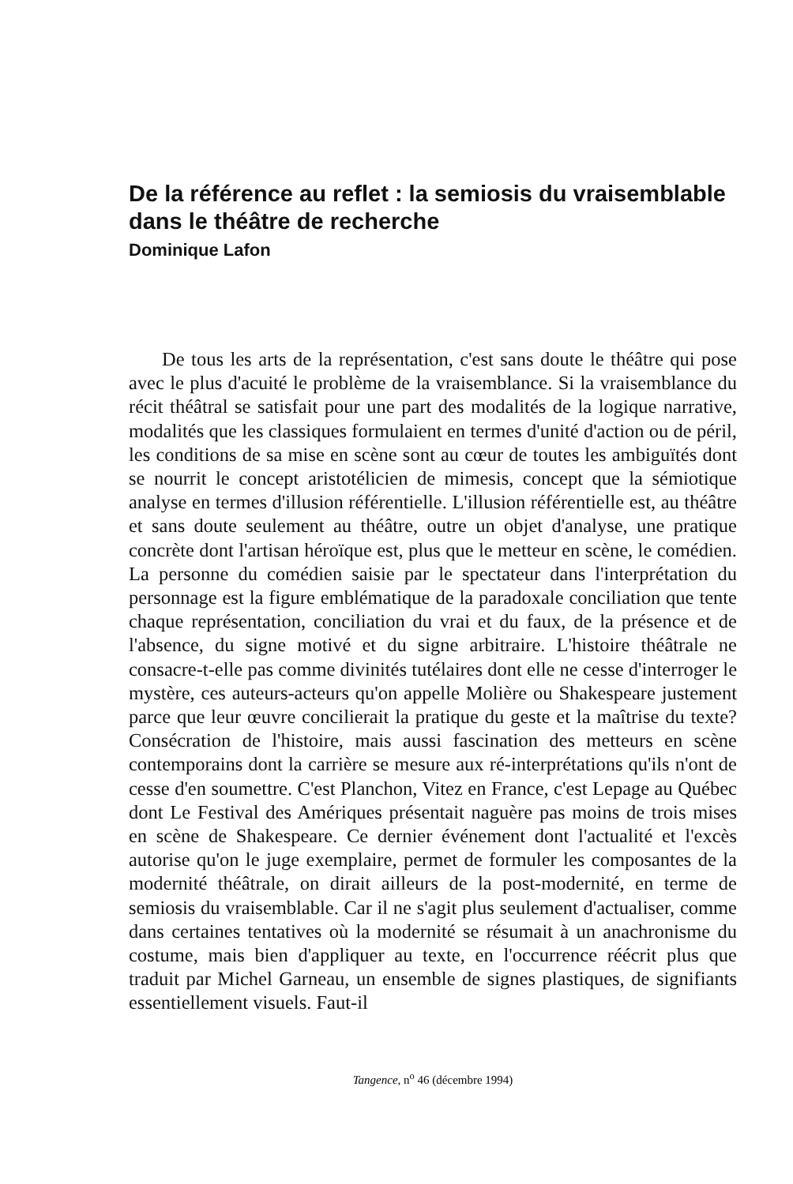De la référence au reflet : la semiosis du vraisemblable dans le théâtre de recherche
Dominique Lafon
De tous les arts de la représentation, c'est sans doute le théâtre qui pose avec le plus d'acuité le problème de la vraisemblance. Si la vraisemblance du récit théâtral se satisfait pour une part des modalités de la logique narrative, modalités que les classiques formulaient en termes d'unité d'action ou de péril, les conditions de sa mise en scène sont au cœur de toutes les ambiguïtés dont se nourrit le concept aristotélicien de mimesis, concept que la sémiotique analyse en termes d'illusion référentielle. L'illusion référentielle est, au théâtre et sans doute seulement au théâtre, outre un objet d'analyse, une pratique concrète dont l'artisan héroïque est, plus que le metteur en scène, le comédien. La personne du comédien saisie par le spectateur dans l'interprétation du personnage est la figure emblématique de la paradoxale conciliation que tente chaque représentation, conciliation du vrai et du faux, de la présence et de l'absence, du signe motivé et du signe arbitraire. L'histoire théâtrale ne consacre-t-elle pas comme divinités tutélaires dont elle ne cesse d'interroger le mystère, ces auteurs-acteurs qu'on appelle Molière ou Shakespeare justement parce que leur œuvre concilierait la pratique du geste et la maîtrise du texte? Consécration de l'histoire, mais aussi fascination des metteurs en scène contemporains dont la carrière se mesure aux ré-interprétations qu'ils n'ont de cesse d'en soumettre. C'est Planchon, Vitez en France, c'est Lepage au Québec dont Le Festival des Amériques présentait naguère pas moins de trois mises en scène de Shakespeare. Ce dernier événement dont l'actualité et l'excès autorise qu'on le juge exemplaire, permet de formuler les composantes de la modernité théâtrale, on dirait ailleurs de la post-modernité, en terme de semiosis du vraisemblable. Car il ne s'agit plus seulement d'actualiser, comme dans certaines tentatives où la modernité se résumait à un anachronisme du costume, mais bien d'appliquer au texte, en l'occurrence réécrit plus que traduit par Michel Garneau, un ensemble de signes plastiques, de signifiants essentiellement visuels. Faut-il
Tangence, n<sup>o</sup> 46 (décembre 1994)